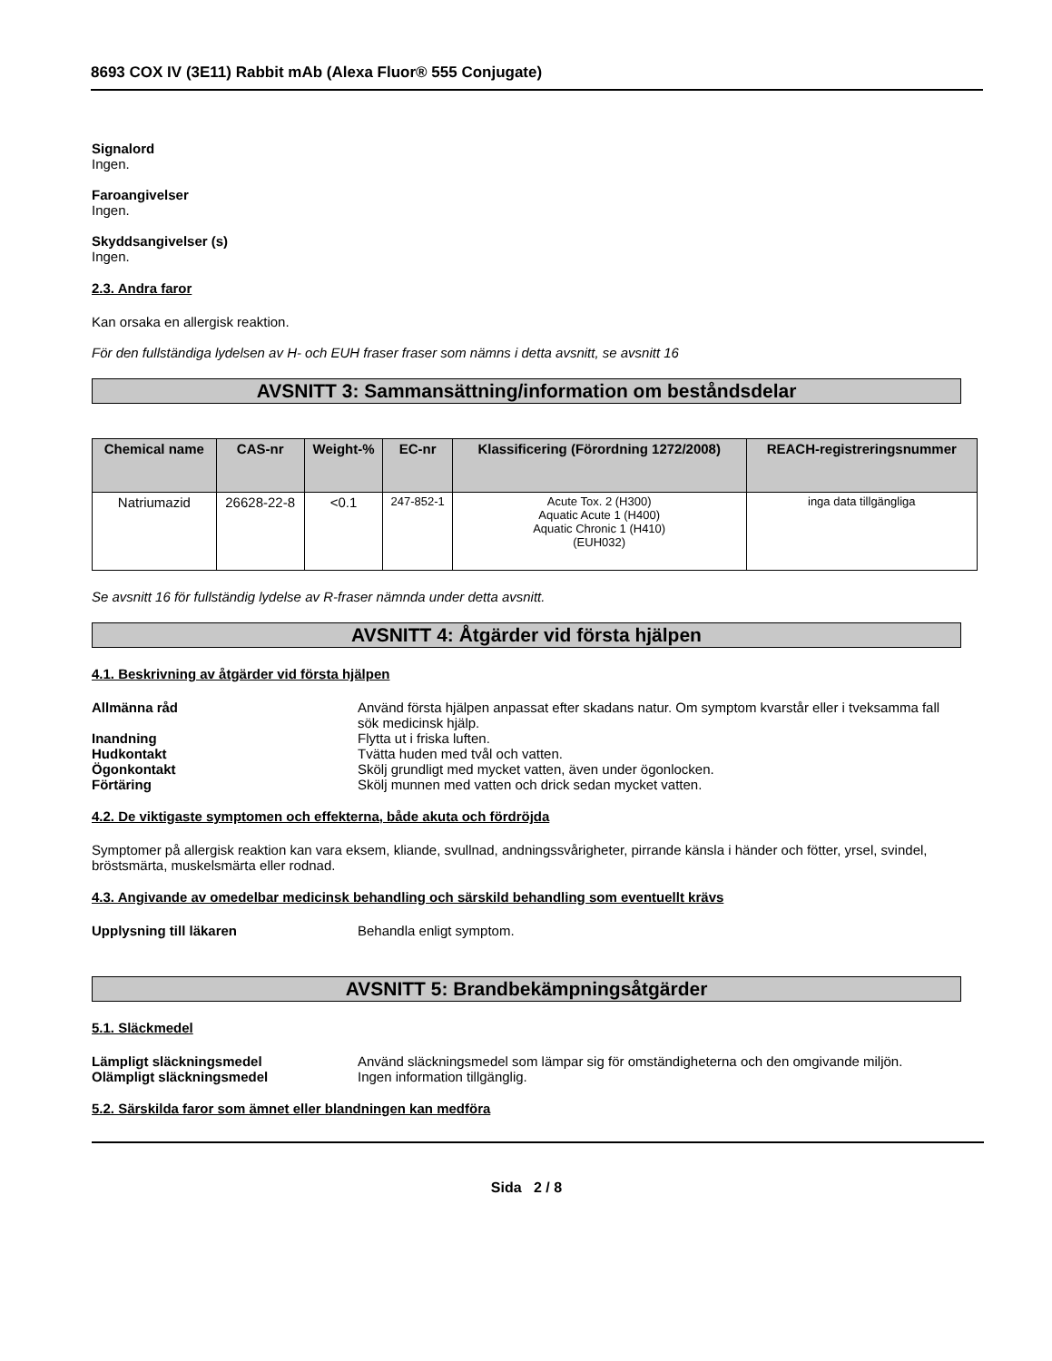8693 COX IV (3E11) Rabbit mAb (Alexa Fluor® 555 Conjugate)
Signalord
Ingen.
Faroangivelser
Ingen.
Skyddsangivelser (s)
Ingen.
2.3. Andra faror
Kan orsaka en allergisk reaktion.
För den fullständiga lydelsen av H- och EUH fraser fraser som nämns i detta avsnitt, se avsnitt 16
AVSNITT 3: Sammansättning/information om beståndsdelar
| Chemical name | CAS-nr | Weight-% | EC-nr | Klassificering (Förordning 1272/2008) | REACH-registreringsnummer |
| --- | --- | --- | --- | --- | --- |
| Natriumazid | 26628-22-8 | <0.1 | 247-852-1 | Acute Tox. 2 (H300) Aquatic Acute 1 (H400) Aquatic Chronic 1 (H410) (EUH032) | inga data tillgängliga |
Se avsnitt 16 för fullständig lydelse av R-fraser nämnda under detta avsnitt.
AVSNITT 4: Åtgärder vid första hjälpen
4.1. Beskrivning av åtgärder vid första hjälpen
Allmänna råd Använd första hjälpen anpassat efter skadans natur. Om symptom kvarstår eller i tveksamma fall sök medicinsk hjälp.
Inandning Flytta ut i friska luften.
Hudkontakt Tvätta huden med tvål och vatten.
Ögonkontakt Skölj grundligt med mycket vatten, även under ögonlocken.
Förtäring Skölj munnen med vatten och drick sedan mycket vatten.
4.2. De viktigaste symptomen och effekterna, både akuta och fördröjda
Symptomer på allergisk reaktion kan vara eksem, kliande, svullnad, andningssvårigheter, pirrande känsla i händer och fötter, yrsel, svindel, bröstsmärta, muskelsmärta eller rodnad.
4.3. Angivande av omedelbar medicinsk behandling och särskild behandling som eventuellt krävs
Upplysning till läkaren Behandla enligt symptom.
AVSNITT 5: Brandbekämpningsåtgärder
5.1. Släckmedel
Lämpligt släckningsmedel Använd släckningsmedel som lämpar sig för omständigheterna och den omgivande miljön.
Olämpligt släckningsmedel Ingen information tillgänglig.
5.2. Särskilda faror som ämnet eller blandningen kan medföra
Sida 2 / 8